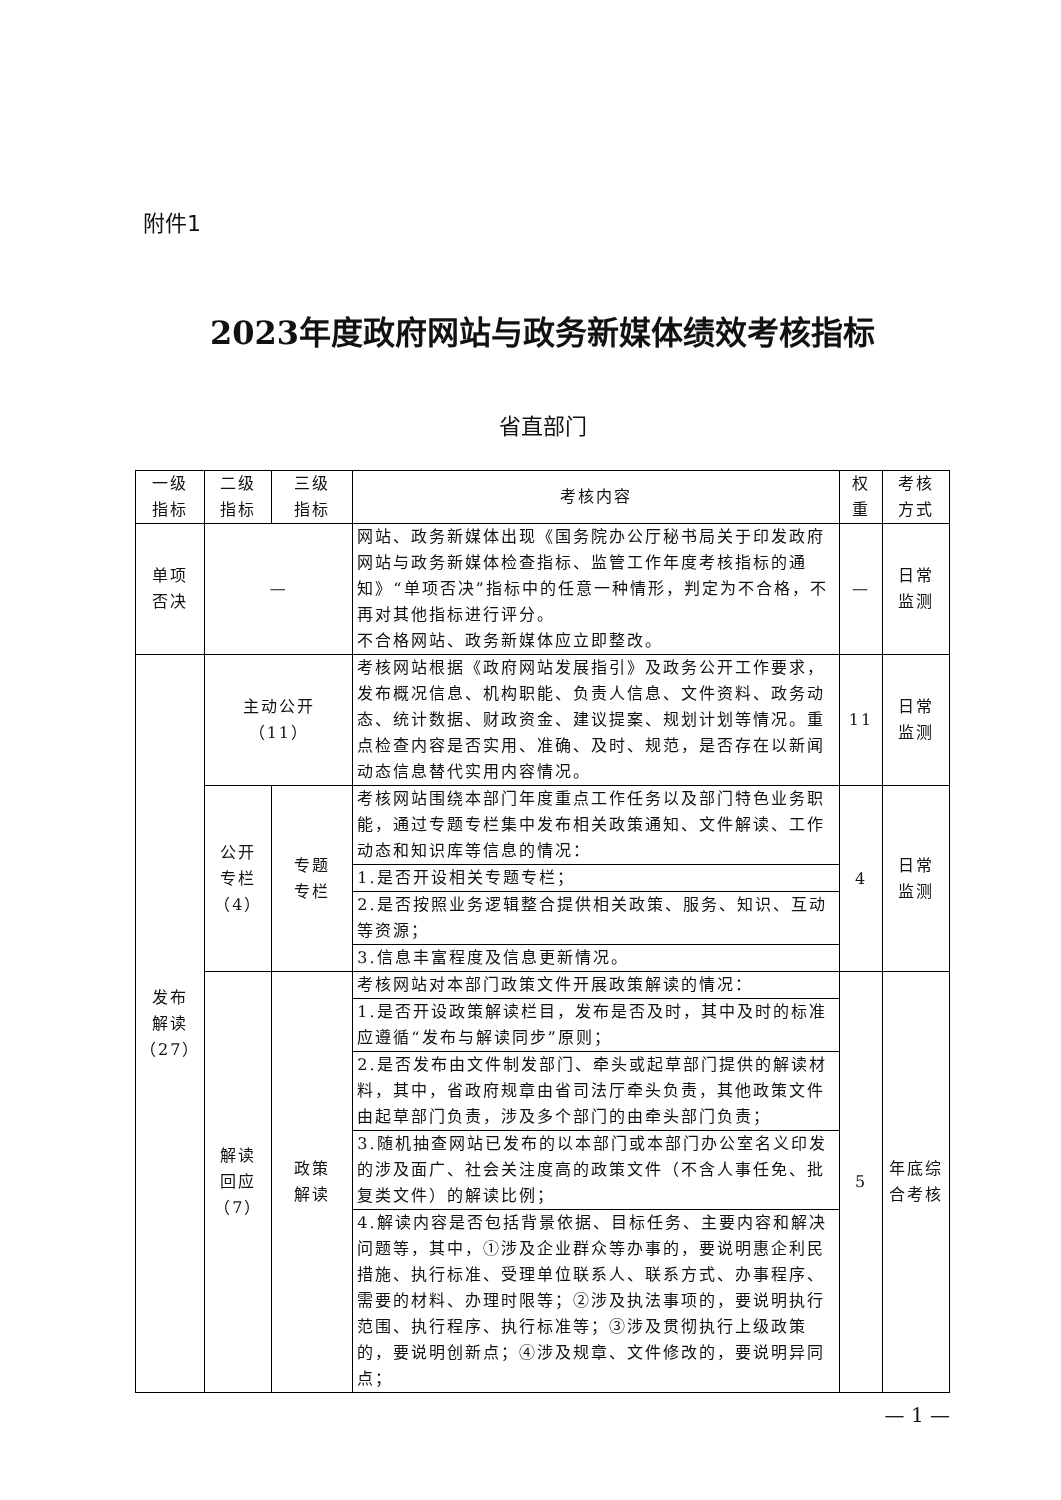附件1
2023年度政府网站与政务新媒体绩效考核指标
省直部门
| 一级 指标 | 二级 指标 | 三级 指标 | 考核内容 | 权 重 | 考核 方式 |
| --- | --- | --- | --- | --- | --- |
| 单项 否决 | — | | 网站、政务新媒体出现《国务院办公厅秘书局关于印发政府网站与政务新媒体检查指标、监管工作年度考核指标的通知》“单项否决”指标中的任意一种情形，判定为不合格，不再对其他指标进行评分。 不合格网站、政务新媒体应立即整改。 | — | 日常 监测 |
| 发布 解读 （27） | 主动公开 （11） | | 考核网站根据《政府网站发展指引》及政务公开工作要求，发布概况信息、机构职能、负责人信息、文件资料、政务动态、统计数据、财政资金、建议提案、规划计划等情况。重点检查内容是否实用、准确、及时、规范，是否存在以新闻动态信息替代实用内容情况。 | 11 | 日常 监测 |
| | 公开 专栏 （4） | 专题 专栏 | 考核网站围绕本部门年度重点工作任务以及部门特色业务职能，通过专题专栏集中发布相关政策通知、文件解读、工作动态和知识库等信息的情况： | 4 | 日常 监测 |
| | | | 1.是否开设相关专题专栏； | | |
| | | | 2.是否按照业务逻辑整合提供相关政策、服务、知识、互动等资源； | | |
| | | | 3.信息丰富程度及信息更新情况。 | | |
| | 解读 回应 （7） | 政策 解读 | 考核网站对本部门政策文件开展政策解读的情况： | 5 | 年底综 合考核 |
| | | | 1.是否开设政策解读栏目，发布是否及时，其中及时的标准应遵循“发布与解读同步”原则； | | |
| | | | 2.是否发布由文件制发部门、牵头或起草部门提供的解读材料，其中，省政府规章由省司法厅牵头负责，其他政策文件由起草部门负责，涉及多个部门的由牵头部门负责； | | |
| | | | 3.随机抽查网站已发布的以本部门或本部门办公室名义印发的涉及面广、社会关注度高的政策文件（不含人事任免、批复类文件）的解读比例； | | |
| | | | 4.解读内容是否包括背景依据、目标任务、主要内容和解决问题等，其中，①涉及企业群众等办事的，要说明惠企利民措施、执行标准、受理单位联系人、联系方式、办事程序、需要的材料、办理时限等；②涉及执法事项的，要说明执行范围、执行程序、执行标准等；③涉及贯彻执行上级政策的，要说明创新点；④涉及规章、文件修改的，要说明异同点； | | |
— 1 —